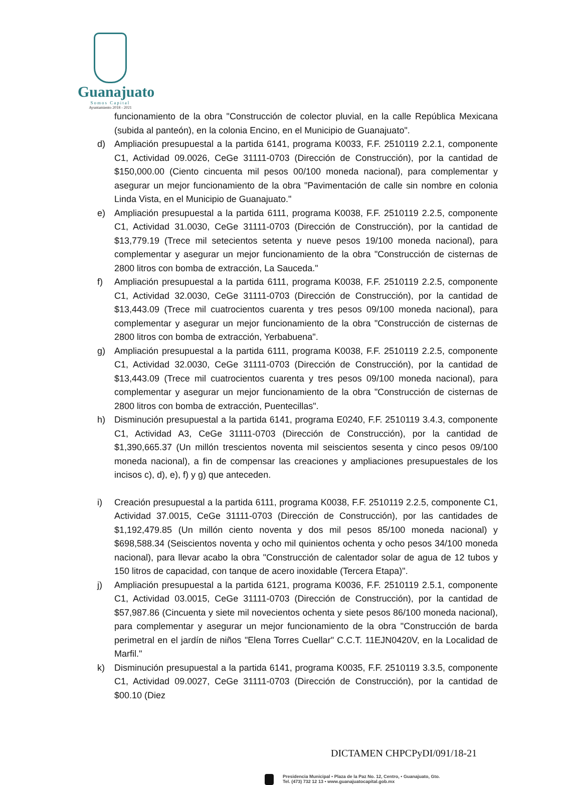Guanajuato
Somos Capital
Ayuntamiento 2018 - 2021
funcionamiento de la obra "Construcción de colector pluvial, en la calle República Mexicana (subida al panteón), en la colonia Encino, en el Municipio de Guanajuato".
d) Ampliación presupuestal a la partida 6141, programa K0033, F.F. 2510119 2.2.1, componente C1, Actividad 09.0026, CeGe 31111-0703 (Dirección de Construcción), por la cantidad de $150,000.00 (Ciento cincuenta mil pesos 00/100 moneda nacional), para complementar y asegurar un mejor funcionamiento de la obra "Pavimentación de calle sin nombre en colonia Linda Vista, en el Municipio de Guanajuato."
e) Ampliación presupuestal a la partida 6111, programa K0038, F.F. 2510119 2.2.5, componente C1, Actividad 31.0030, CeGe 31111-0703 (Dirección de Construcción), por la cantidad de $13,779.19 (Trece mil setecientos setenta y nueve pesos 19/100 moneda nacional), para complementar y asegurar un mejor funcionamiento de la obra "Construcción de cisternas de 2800 litros con bomba de extracción, La Sauceda."
f) Ampliación presupuestal a la partida 6111, programa K0038, F.F. 2510119 2.2.5, componente C1, Actividad 32.0030, CeGe 31111-0703 (Dirección de Construcción), por la cantidad de $13,443.09 (Trece mil cuatrocientos cuarenta y tres pesos 09/100 moneda nacional), para complementar y asegurar un mejor funcionamiento de la obra "Construcción de cisternas de 2800 litros con bomba de extracción, Yerbabuena".
g) Ampliación presupuestal a la partida 6111, programa K0038, F.F. 2510119 2.2.5, componente C1, Actividad 32.0030, CeGe 31111-0703 (Dirección de Construcción), por la cantidad de $13,443.09 (Trece mil cuatrocientos cuarenta y tres pesos 09/100 moneda nacional), para complementar y asegurar un mejor funcionamiento de la obra "Construcción de cisternas de 2800 litros con bomba de extracción, Puentecillas".
h) Disminución presupuestal a la partida 6141, programa E0240, F.F. 2510119 3.4.3, componente C1, Actividad A3, CeGe 31111-0703 (Dirección de Construcción), por la cantidad de $1,390,665.37 (Un millón trescientos noventa mil seiscientos sesenta y cinco pesos 09/100 moneda nacional), a fin de compensar las creaciones y ampliaciones presupuestales de los incisos c), d), e), f) y g) que anteceden.
i) Creación presupuestal a la partida 6111, programa K0038, F.F. 2510119 2.2.5, componente C1, Actividad 37.0015, CeGe 31111-0703 (Dirección de Construcción), por las cantidades de $1,192,479.85 (Un millón ciento noventa y dos mil pesos 85/100 moneda nacional) y $698,588.34 (Seiscientos noventa y ocho mil quinientos ochenta y ocho pesos 34/100 moneda nacional), para llevar acabo la obra "Construcción de calentador solar de agua de 12 tubos y 150 litros de capacidad, con tanque de acero inoxidable (Tercera Etapa)".
j) Ampliación presupuestal a la partida 6121, programa K0036, F.F. 2510119 2.5.1, componente C1, Actividad 03.0015, CeGe 31111-0703 (Dirección de Construcción), por la cantidad de $57,987.86 (Cincuenta y siete mil novecientos ochenta y siete pesos 86/100 moneda nacional), para complementar y asegurar un mejor funcionamiento de la obra "Construcción de barda perimetral en el jardín de niños "Elena Torres Cuellar" C.C.T. 11EJN0420V, en la Localidad de Marfil."
k) Disminución presupuestal a la partida 6141, programa K0035, F.F. 2510119 3.3.5, componente C1, Actividad 09.0027, CeGe 31111-0703 (Dirección de Construcción), por la cantidad de $00.10 (Diez
DICTAMEN CHPCPyDI/091/18-21
Presidencia Municipal • Plaza de la Paz No. 12, Centro, • Guanajuato, Gto.
Tel. (473) 732 12 13 • www.guanajuatocapital.gob.mx